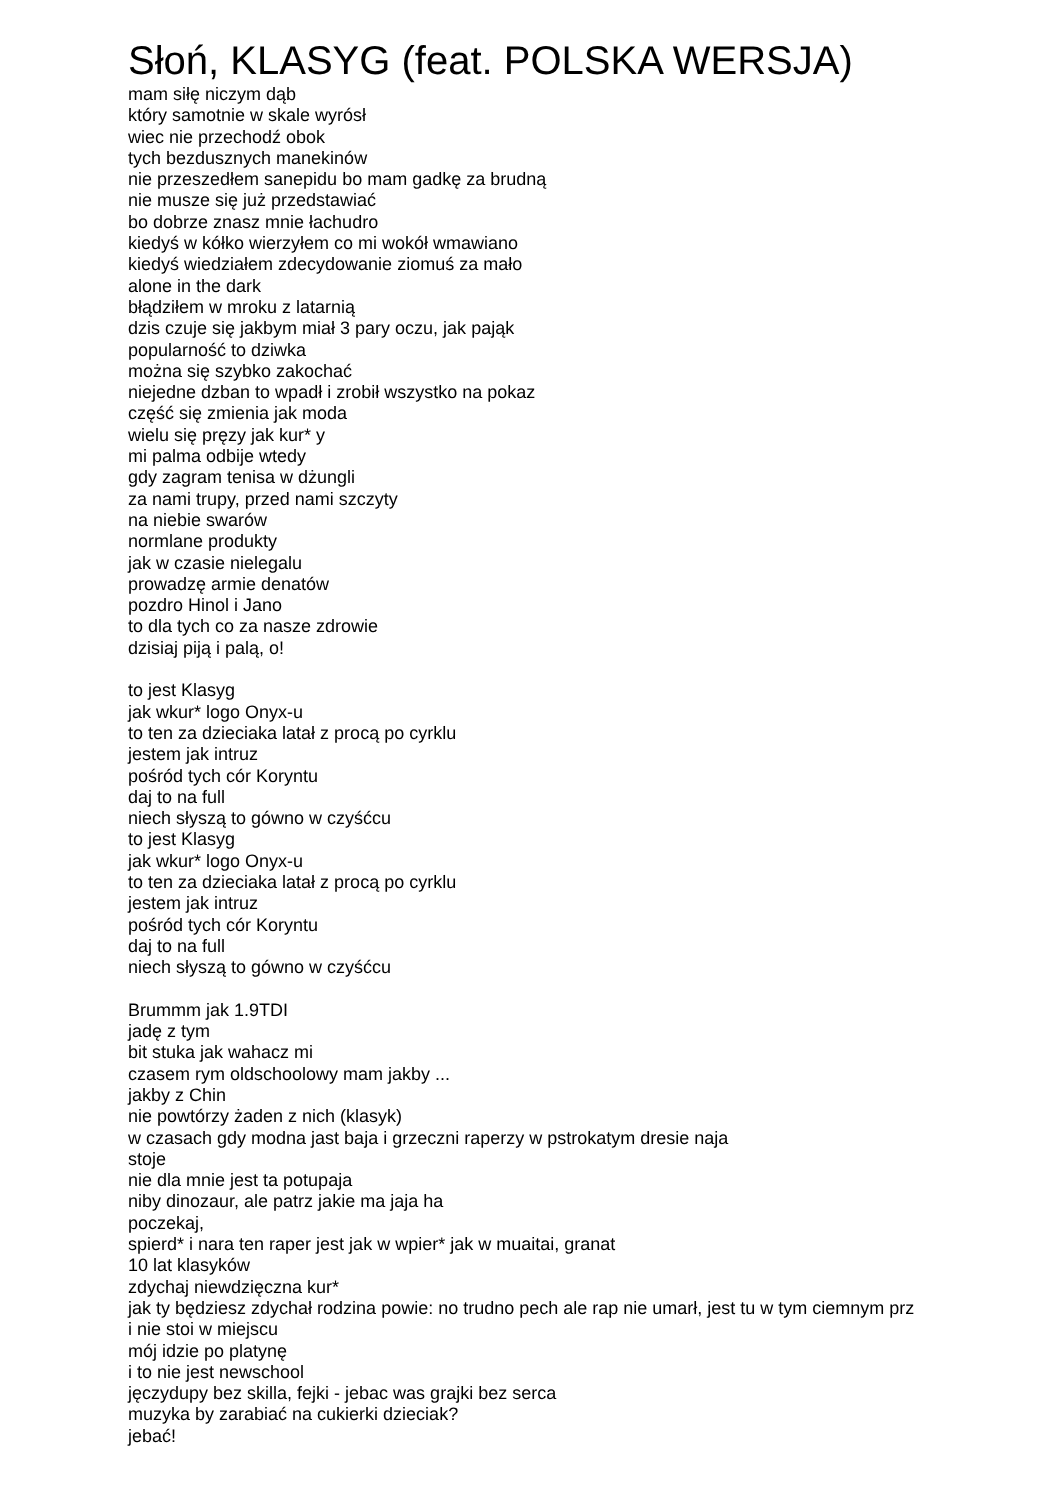Słoń, KLASYG (feat. POLSKA WERSJA)
mam siłę niczym dąb
który samotnie w skale wyrósł
wiec nie przechodź obok
tych bezdusznych manekinów
nie przeszedłem sanepidu bo mam gadkę za brudną
nie musze się już przedstawiać
bo dobrze znasz mnie łachudro
kiedyś w kółko wierzyłem co mi wokół wmawiano
kiedyś wiedziałem zdecydowanie ziomuś za mało
alone in the dark
błądziłem w mroku z latarnią
dzis czuje się jakbym miał 3 pary oczu, jak pająk
popularność to dziwka
można się szybko zakochać
niejedne dzban to wpadł i zrobił wszystko na pokaz
część się zmienia jak moda
wielu się pręzy jak kur* y
mi palma odbije wtedy
gdy zagram tenisa w dżungli
za nami trupy, przed nami szczyty
na niebie swarów
normlane produkty
jak w czasie nielegalu
prowadzę armie denatów
pozdro Hinol i Jano
to dla tych co za nasze zdrowie
dzisiaj piją i palą, o!
to jest Klasyg
jak wkur* logo Onyx-u
to ten za dzieciaka latał z procą po cyrklu
jestem jak intruz
pośród tych cór Koryntu
daj to na full
niech słyszą to gówno w czyśćcu
to jest Klasyg
jak wkur* logo Onyx-u
to ten za dzieciaka latał z procą po cyrklu
jestem jak intruz
pośród tych cór Koryntu
daj to na full
niech słyszą to gówno w czyśćcu
Brummm jak 1.9TDI
jadę z tym
bit stuka jak wahacz mi
czasem rym oldschoolowy mam jakby ...
jakby z Chin
nie powtórzy żaden z nich (klasyk)
w czasach gdy modna jast baja i grzeczni raperzy w pstrokatym dresie naja
stoje
nie dla mnie jest ta potupaja
niby dinozaur, ale patrz jakie ma jaja ha
poczekaj,
spierd* i nara ten raper jest jak w wpier* jak w muaitai, granat
10 lat klasyków
zdychaj niewdzięczna kur*
jak ty będziesz zdychał rodzina powie: no trudno pech ale rap nie umarł, jest tu w tym ciemnym prz
i nie stoi w miejscu
mój idzie po platynę
i to nie jest newschool
jęczydupy bez skilla, fejki - jebac was grajki bez serca
muzyka by zarabiać na cukierki dzieciak?
jebać!